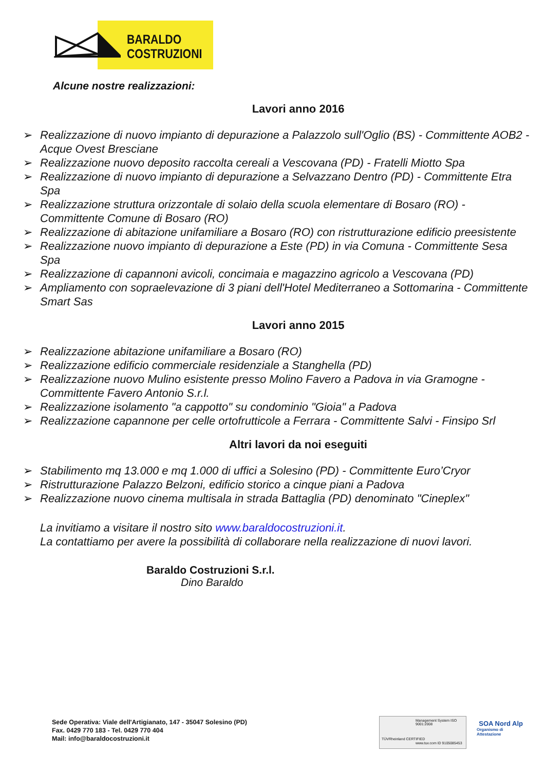BARALDO
COSTRUZIONI
Alcune nostre realizzazioni:
Lavori anno 2016
➢ Realizzazione di nuovo impianto di depurazione a Palazzolo sull'Oglio (BS) - Committente AOB2 - Acque Ovest Bresciane
➢ Realizzazione nuovo deposito raccolta cereali a Vescovana (PD) - Fratelli Miotto Spa
➢ Realizzazione di nuovo impianto di depurazione a Selvazzano Dentro (PD) - Committente Etra Spa
➢ Realizzazione struttura orizzontale di solaio della scuola elementare di Bosaro (RO) - Committente Comune di Bosaro (RO)
➢ Realizzazione di abitazione unifamiliare a Bosaro (RO) con ristrutturazione edificio preesistente
➢ Realizzazione nuovo impianto di depurazione a Este (PD) in via Comuna - Committente Sesa Spa
➢ Realizzazione di capannoni avicoli, concimaia e magazzino agricolo a Vescovana (PD)
➢ Ampliamento con sopraelevazione di 3 piani dell'Hotel Mediterraneo a Sottomarina - Committente Smart Sas
Lavori anno 2015
➢ Realizzazione abitazione unifamiliare a Bosaro (RO)
➢ Realizzazione edificio commerciale residenziale a Stanghella (PD)
➢ Realizzazione nuovo Mulino esistente presso Molino Favero a Padova in via Gramogne - Committente Favero Antonio S.r.l.
➢ Realizzazione isolamento "a cappotto" su condominio "Gioia" a Padova
➢ Realizzazione capannone per celle ortofrutticole a Ferrara - Committente Salvi - Finsipo Srl
Altri lavori da noi eseguiti
➢ Stabilimento mq 13.000 e mq 1.000 di uffici a Solesino (PD) - Committente Euro’Cryor
➢ Ristrutturazione Palazzo Belzoni, edificio storico a cinque piani a Padova
➢ Realizzazione nuovo cinema multisala in strada Battaglia (PD) denominato "Cineplex"
La invitiamo a visitare il nostro sito www.baraldocostruzioni.it.
La contattiamo per avere la possibilità di collaborare nella realizzazione di nuovi lavori.
Baraldo Costruzioni S.r.l.
Dino Baraldo
Sede Operativa: Viale dell'Artigianato, 147 - 35047 Solesino (PD)
Fax. 0429 770 183 - Tel. 0429 770 404
Mail: info@baraldocostruzioni.it
TÜVRheinland CERTIFIED
Management System ISO 9001:2008
www.tuv.com ID 9105085453
SOA Nord Alp
Organismo di Attestazione